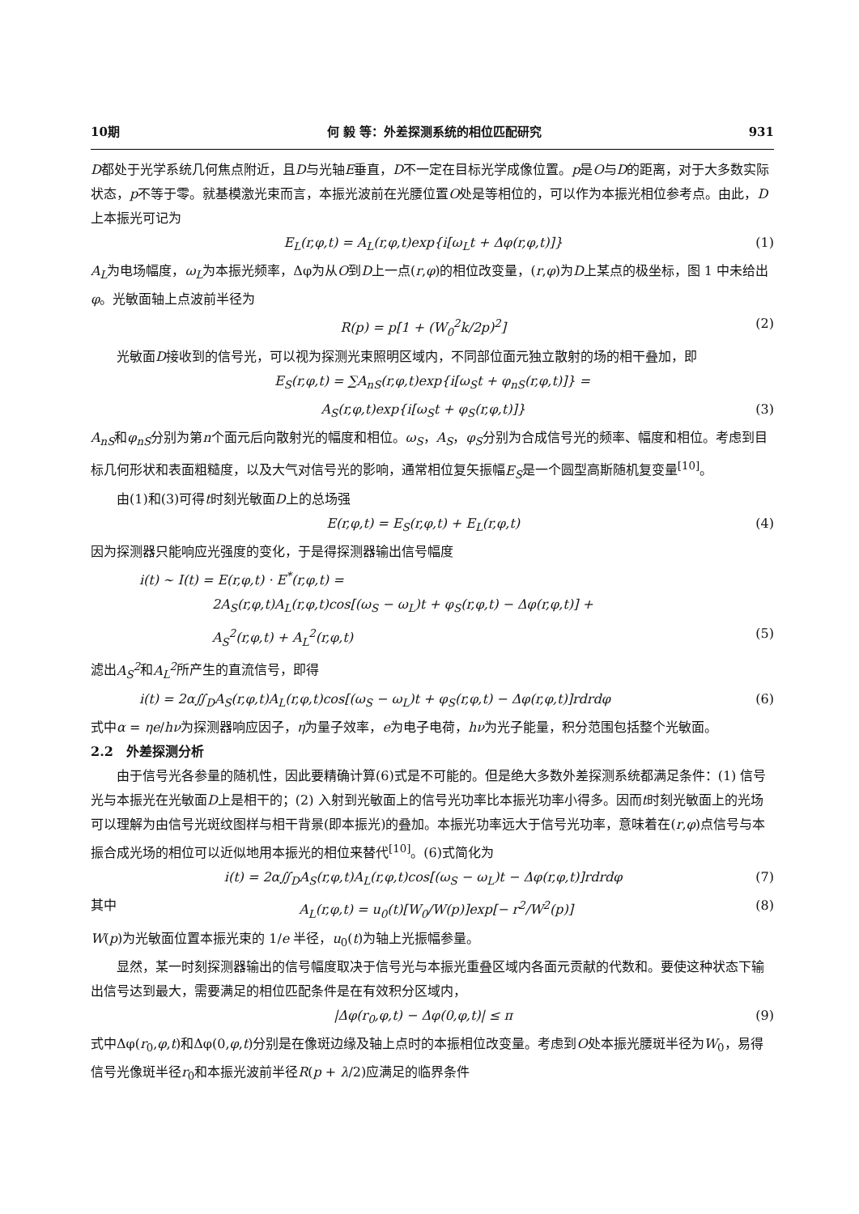10期 何 毅 等：外差探测系统的相位匹配研究 931
D都处于光学系统几何焦点附近，且D与光轴E垂直，D不一定在目标光学成像位置。p是O与D的距离，对于大多数实际状态，p不等于零。就基模激光束而言，本振光波前在光腰位置O处是等相位的，可以作为本振光相位参考点。由此，D上本振光可记为
E<sub>L</sub>(r,φ,t) = A<sub>L</sub>(r,φ,t)exp{i[ω<sub>L</sub>t + Δφ(r,φ,t)]} (1)
A<sub>L</sub>为电场幅度，ω<sub>L</sub>为本振光频率，Δφ为从O到D上一点(r,φ)的相位改变量，(r,φ)为D上某点的极坐标，图 1 中未给出φ。光敏面轴上点波前半径为
R(p) = p[1 + (W<sub>0</sub><sup>2</sup>k/2p)<sup>2</sup>] (2)
光敏面D接收到的信号光，可以视为探测光束照明区域内，不同部位面元独立散射的场的相干叠加，即
E<sub>S</sub>(r,φ,t) = ∑A<sub>nS</sub>(r,φ,t)exp{i[ω<sub>S</sub>t + φ<sub>nS</sub>(r,φ,t)]} =
A<sub>S</sub>(r,φ,t)exp{i[ω<sub>S</sub>t + φ<sub>S</sub>(r,φ,t)]} (3)
A<sub>nS</sub>和φ<sub>nS</sub>分别为第n个面元后向散射光的幅度和相位。ω<sub>S</sub>，A<sub>S</sub>，φ<sub>S</sub>分别为合成信号光的频率、幅度和相位。考虑到目标几何形状和表面粗糙度，以及大气对信号光的影响，通常相位复矢振幅E<sub>S</sub>是一个圆型高斯随机复变量<sup>[10]</sup>。
由(1)和(3)可得t时刻光敏面D上的总场强
E(r,φ,t) = E<sub>S</sub>(r,φ,t) + E<sub>L</sub>(r,φ,t) (4)
因为探测器只能响应光强度的变化，于是得探测器输出信号幅度
i(t) ∼ I(t) = E(r,φ,t) · E<sup>*</sup>(r,φ,t) =
2A<sub>S</sub>(r,φ,t)A<sub>L</sub>(r,φ,t)cos[(ω<sub>S</sub> − ω<sub>L</sub>)t + φ<sub>S</sub>(r,φ,t) − Δφ(r,φ,t)] +
A<sub>S</sub><sup>2</sup>(r,φ,t) + A<sub>L</sub><sup>2</sup>(r,φ,t) (5)
滤出A<sub>S</sub><sup>2</sup>和A<sub>L</sub><sup>2</sup>所产生的直流信号，即得
i(t) = 2α∬<sub>D</sub>A<sub>S</sub>(r,φ,t)A<sub>L</sub>(r,φ,t)cos[(ω<sub>S</sub> − ω<sub>L</sub>)t + φ<sub>S</sub>(r,φ,t) − Δφ(r,φ,t)]rdrdφ (6)
式中α = ηe/hν为探测器响应因子，η为量子效率，e为电子电荷，hν为光子能量，积分范围包括整个光敏面。
2.2　外差探测分析
由于信号光各参量的随机性，因此要精确计算(6)式是不可能的。但是绝大多数外差探测系统都满足条件：(1) 信号光与本振光在光敏面D上是相干的；(2) 入射到光敏面上的信号光功率比本振光功率小得多。因而t时刻光敏面上的光场可以理解为由信号光斑纹图样与相干背景(即本振光)的叠加。本振光功率远大于信号光功率，意味着在(r,φ)点信号与本振合成光场的相位可以近似地用本振光的相位来替代<sup>[10]</sup>。(6)式简化为
i(t) = 2α∬<sub>D</sub>A<sub>S</sub>(r,φ,t)A<sub>L</sub>(r,φ,t)cos[(ω<sub>S</sub> − ω<sub>L</sub>)t − Δφ(r,φ,t)]rdrdφ (7)
其中 A<sub>L</sub>(r,φ,t) = u<sub>0</sub>(t)[W<sub>0</sub>/W(p)]exp[− r<sup>2</sup>/W<sup>2</sup>(p)] (8)
W(p)为光敏面位置本振光束的 1/e 半径，u<sub>0</sub>(t)为轴上光振幅参量。
显然，某一时刻探测器输出的信号幅度取决于信号光与本振光重叠区域内各面元贡献的代数和。要使这种状态下输出信号达到最大，需要满足的相位匹配条件是在有效积分区域内，
|Δφ(r<sub>0</sub>,φ,t) − Δφ(0,φ,t)| ≤ π (9)
式中Δφ(r<sub>0</sub>,φ,t)和Δφ(0,φ,t)分别是在像斑边缘及轴上点时的本振相位改变量。考虑到O处本振光腰斑半径为W<sub>0</sub>，易得信号光像斑半径r<sub>0</sub>和本振光波前半径R(p + λ/2)应满足的临界条件